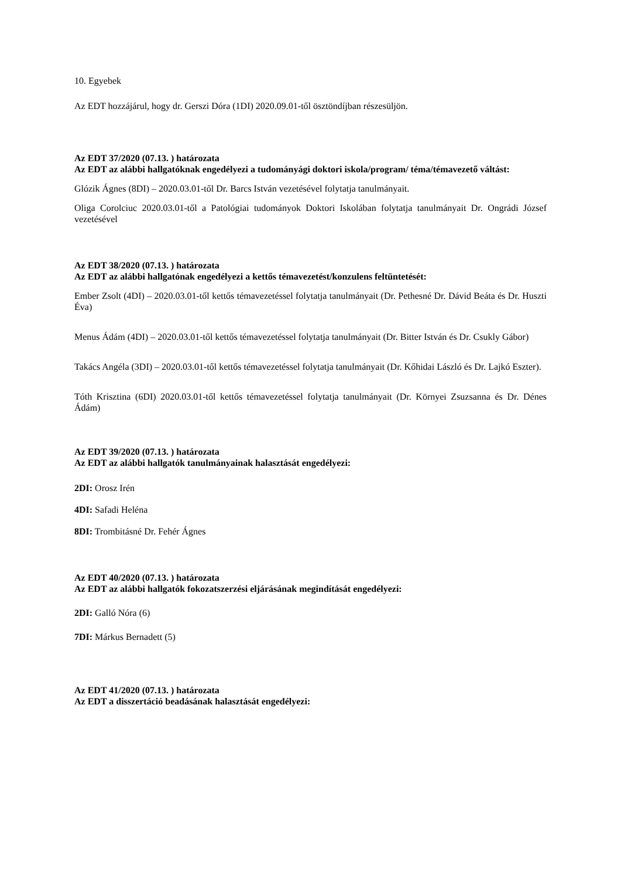10. Egyebek
Az EDT hozzájárul, hogy dr. Gerszi Dóra (1DI) 2020.09.01-től ösztöndíjban részesüljön.
Az EDT 37/2020 (07.13. ) határozata
Az EDT az alábbi hallgatóknak engedélyezi a tudományági doktori iskola/program/ téma/témavezető váltást:
Glózik Ágnes (8DI) – 2020.03.01-től Dr. Barcs István vezetésével folytatja tanulmányait.
Oliga Corolciuc 2020.03.01-től a Patológiai tudományok Doktori Iskolában folytatja tanulmányait Dr. Ongrádi József vezetésével
Az EDT 38/2020 (07.13. ) határozata
Az EDT az alábbi hallgatónak engedélyezi a kettős témavezetést/konzulens feltüntetését:
Ember Zsolt (4DI) – 2020.03.01-től kettős témavezetéssel folytatja tanulmányait (Dr. Pethesné Dr. Dávid Beáta és Dr. Huszti Éva)
Menus Ádám (4DI) – 2020.03.01-től kettős témavezetéssel folytatja tanulmányait (Dr. Bitter István és Dr. Csukly Gábor)
Takács Angéla (3DI) – 2020.03.01-től kettős témavezetéssel folytatja tanulmányait (Dr. Kőhidai László és Dr. Lajkó Eszter).
Tóth Krisztina (6DI) 2020.03.01-től kettős témavezetéssel folytatja tanulmányait (Dr. Környei Zsuzsanna és Dr. Dénes Ádám)
Az EDT 39/2020 (07.13. ) határozata
Az EDT az alábbi hallgatók tanulmányainak halasztását engedélyezi:
2DI: Orosz Irén
4DI: Safadi Heléna
8DI: Trombitásné Dr. Fehér Ágnes
Az EDT 40/2020 (07.13. ) határozata
Az EDT az alábbi hallgatók fokozatszerzési eljárásának megindítását engedélyezi:
2DI: Galló Nóra (6)
7DI: Márkus Bernadett (5)
Az EDT 41/2020 (07.13. ) határozata
Az EDT a disszertáció beadásának halasztását engedélyezi: